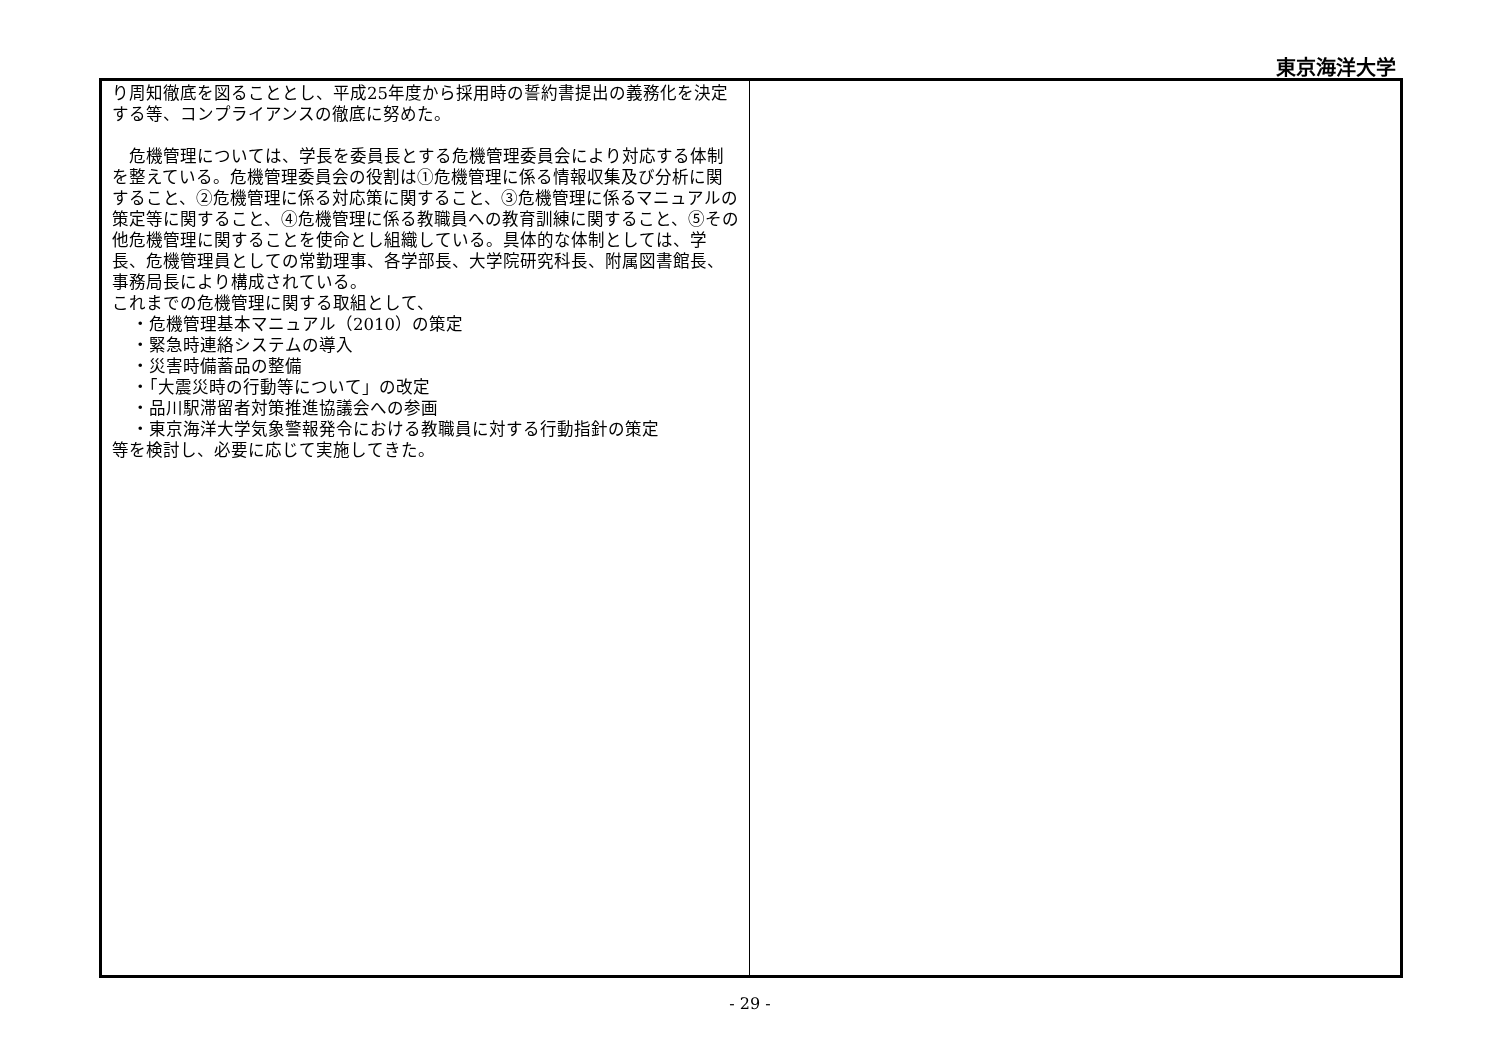東京海洋大学
| り周知徹底を図ることとし、平成25年度から採用時の誓約書提出の義務化を決定する等、コンプライアンスの徹底に努めた。 危機管理については、学長を委員長とする危機管理委員会により対応する体制を整えている。危機管理委員会の役割は①危機管理に係る情報収集及び分析に関すること、②危機管理に係る対応策に関すること、③危機管理に係るマニュアルの策定等に関すること、④危機管理に係る教職員への教育訓練に関すること、⑤その他危機管理に関することを使命とし組織している。具体的な体制としては、学長、危機管理員としての常勤理事、各学部長、大学院研究科長、附属図書館長、事務局長により構成されている。 これまでの危機管理に関する取組として、 ・危機管理基本マニュアル（2010）の策定 ・緊急時連絡システムの導入 ・災害時備蓄品の整備 ・「大震災時の行動等について」の改定 ・品川駅滞留者対策推進協議会への参画 ・東京海洋大学気象警報発令における教職員に対する行動指針の策定 等を検討し、必要に応じて実施してきた。 | |
- 29 -